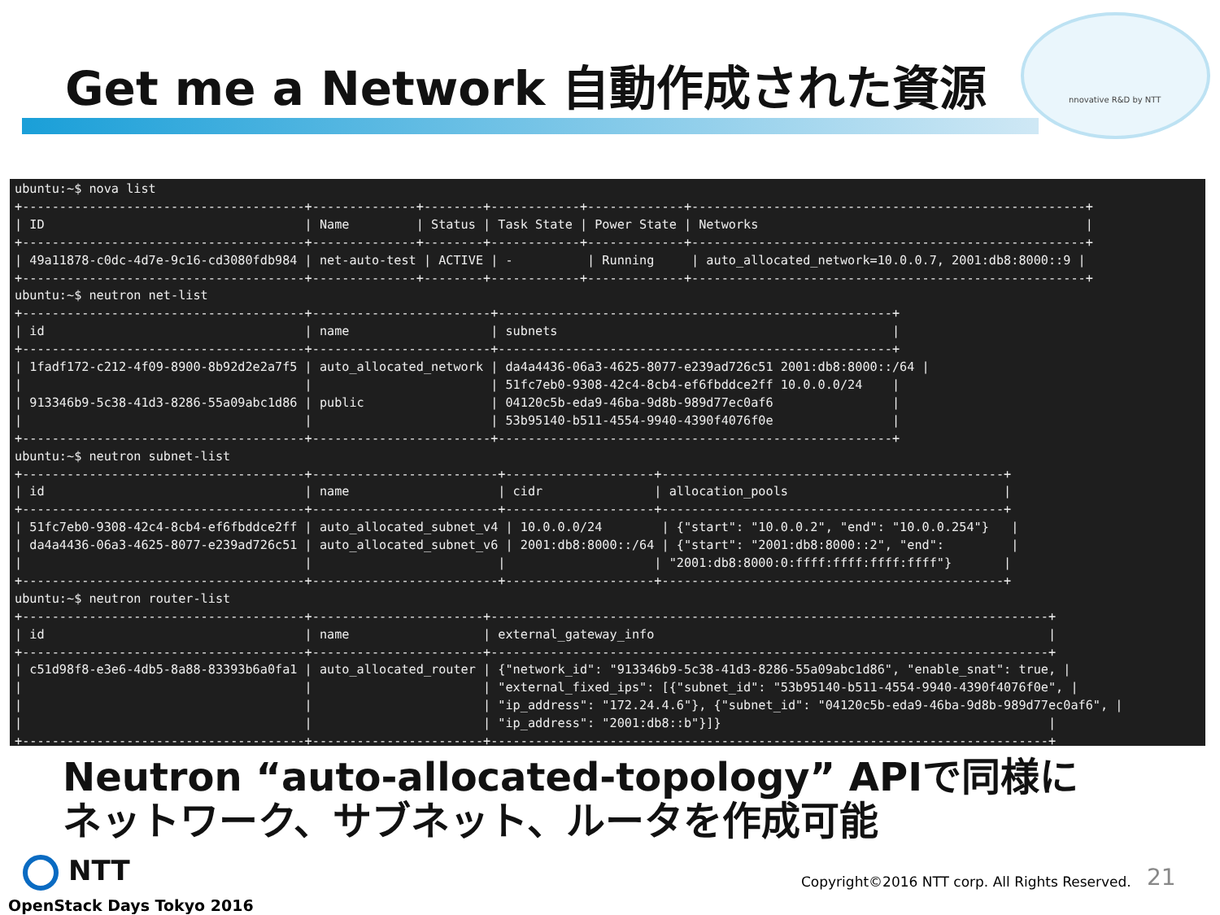Get me a Network 自動作成された資源
nnovative R&D by NTT
ubuntu:~$ nova list +--------------------------------------+--------------+--------+------------+-------------+-----------------------------------------------------+ | ID | Name | Status | Task State | Power State | Networks | +--------------------------------------+--------------+--------+------------+-------------+-----------------------------------------------------+ | 49a11878-c0dc-4d7e-9c16-cd3080fdb984 | net-auto-test | ACTIVE | - | Running | auto_allocated_network=10.0.0.7, 2001:db8:8000::9 | +--------------------------------------+--------------+--------+------------+-------------+-----------------------------------------------------+ ubuntu:~$ neutron net-list +--------------------------------------+------------------------+-----------------------------------------------------+ | id | name | subnets | +--------------------------------------+------------------------+-----------------------------------------------------+ | 1fadf172-c212-4f09-8900-8b92d2e2a7f5 | auto_allocated_network | da4a4436-06a3-4625-8077-e239ad726c51 2001:db8:8000::/64 | | | | 51fc7eb0-9308-42c4-8cb4-ef6fbddce2ff 10.0.0.0/24 | | 913346b9-5c38-41d3-8286-55a09abc1d86 | public | 04120c5b-eda9-46ba-9d8b-989d77ec0af6 | | | | 53b95140-b511-4554-9940-4390f4076f0e | +--------------------------------------+------------------------+-----------------------------------------------------+ ubuntu:~$ neutron subnet-list +--------------------------------------+-------------------------+--------------------+----------------------------------------------+ | id | name | cidr | allocation_pools | +--------------------------------------+-------------------------+--------------------+----------------------------------------------+ | 51fc7eb0-9308-42c4-8cb4-ef6fbddce2ff | auto_allocated_subnet_v4 | 10.0.0.0/24 | {"start": "10.0.0.2", "end": "10.0.0.254"} | | da4a4436-06a3-4625-8077-e239ad726c51 | auto_allocated_subnet_v6 | 2001:db8:8000::/64 | {"start": "2001:db8:8000::2", "end": | | | | | "2001:db8:8000:0:ffff:ffff:ffff:ffff"} | +--------------------------------------+-------------------------+--------------------+----------------------------------------------+ ubuntu:~$ neutron router-list +--------------------------------------+-----------------------+---------------------------------------------------------------------------+ | id | name | external_gateway_info | +--------------------------------------+-----------------------+---------------------------------------------------------------------------+ | c51d98f8-e3e6-4db5-8a88-83393b6a0fa1 | auto_allocated_router | {"network_id": "913346b9-5c38-41d3-8286-55a09abc1d86", "enable_snat": true, | | | | "external_fixed_ips": [{"subnet_id": "53b95140-b511-4554-9940-4390f4076f0e", | | | | "ip_address": "172.24.4.6"}, {"subnet_id": "04120c5b-eda9-46ba-9d8b-989d77ec0af6", | | | | "ip_address": "2001:db8::b"}]} | +--------------------------------------+-----------------------+---------------------------------------------------------------------------+
Neutron “auto-allocated-topology” APIで同様に
ネットワーク、サブネット、ルータを作成可能
NTT
OpenStack Days Tokyo 2016
Copyright©2016 NTT corp. All Rights Reserved.
21